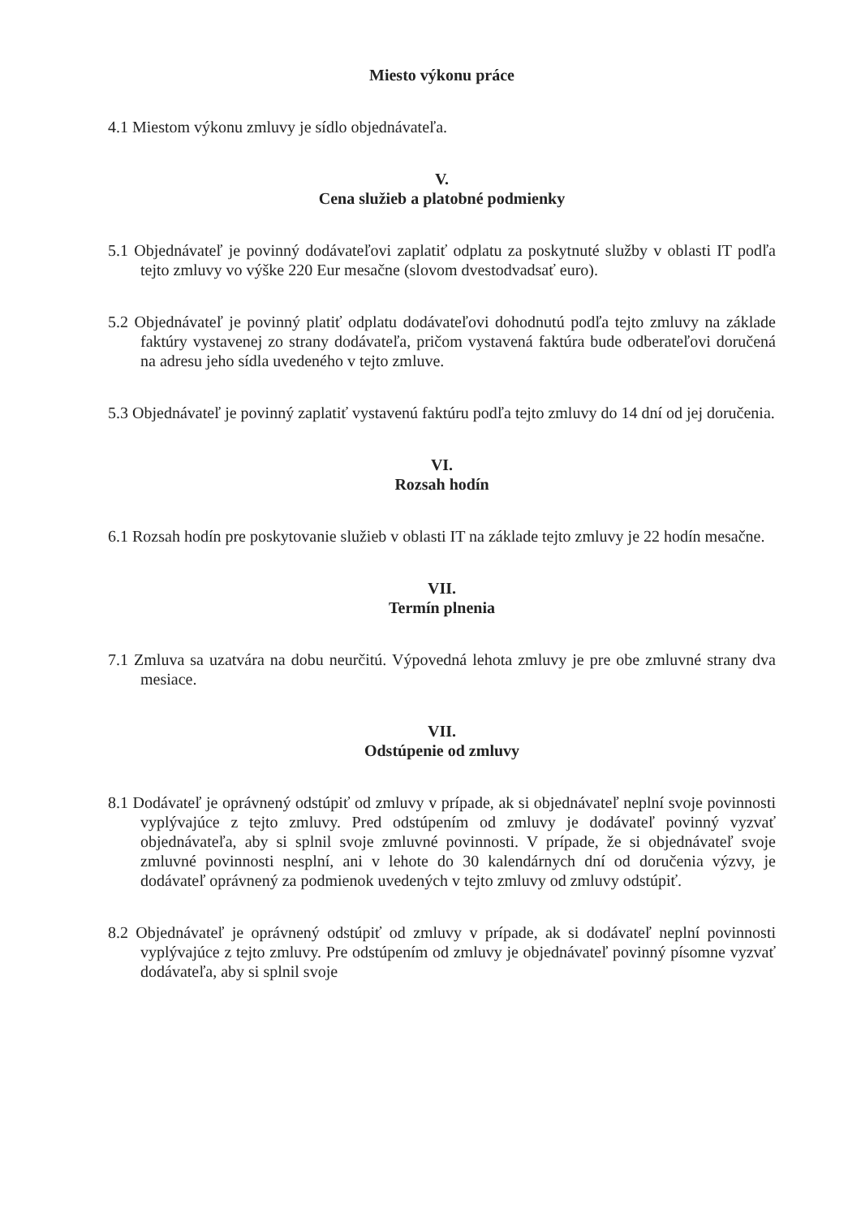Miesto výkonu práce
4.1 Miestom výkonu zmluvy je sídlo objednávateľa.
V.
Cena služieb a platobné podmienky
5.1 Objednávateľ je povinný dodávateľovi zaplatiť odplatu za poskytnuté služby v oblasti IT podľa tejto zmluvy vo výške 220 Eur mesačne (slovom dvestodvadsať euro).
5.2 Objednávateľ je povinný platiť odplatu dodávateľovi dohodnutú podľa tejto zmluvy na základe faktúry vystavenej zo strany dodávateľa, pričom vystavená faktúra bude odberateľovi doručená na adresu jeho sídla uvedeného v tejto zmluve.
5.3 Objednávateľ je povinný zaplatiť vystavenú faktúru podľa tejto zmluvy do 14 dní od jej doručenia.
VI.
Rozsah hodín
6.1 Rozsah hodín pre poskytovanie služieb v oblasti IT na základe tejto zmluvy je 22 hodín mesačne.
VII.
Termín plnenia
7.1 Zmluva sa uzatvára na dobu neurčitú. Výpovedná lehota zmluvy je pre obe zmluvné strany dva mesiace.
VII.
Odstúpenie od zmluvy
8.1 Dodávateľ je oprávnený odstúpiť od zmluvy v prípade, ak si objednávateľ neplní svoje povinnosti vyplývajúce z tejto zmluvy. Pred odstúpením od zmluvy je dodávateľ povinný vyzvať objednávateľa, aby si splnil svoje zmluvné povinnosti. V prípade, že si objednávateľ svoje zmluvné povinnosti nesplní, ani v lehote do 30 kalendárnych dní od doručenia výzvy, je dodávateľ oprávnený za podmienok uvedených v tejto zmluvy od zmluvy odstúpiť.
8.2 Objednávateľ je oprávnený odstúpiť od zmluvy v prípade, ak si dodávateľ neplní povinnosti vyplývajúce z tejto zmluvy. Pre odstúpením od zmluvy je objednávateľ povinný písomne vyzvať dodávateľa, aby si splnil svoje